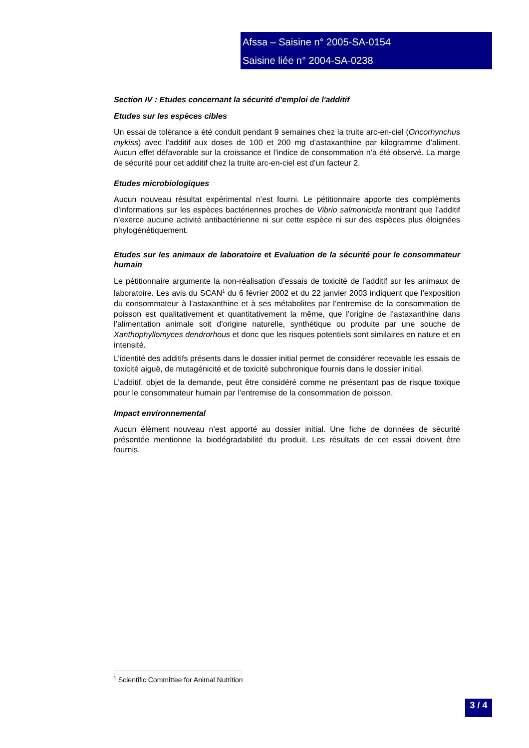Afssa – Saisine n° 2005-SA-0154
Saisine liée n° 2004-SA-0238
Section IV : Etudes concernant la sécurité d'emploi de l'additif
Etudes sur les espèces cibles
Un essai de tolérance a été conduit pendant 9 semaines chez la truite arc-en-ciel (Oncorhynchus mykiss) avec l’additif aux doses de 100 et 200 mg d’astaxanthine par kilogramme d’aliment. Aucun effet défavorable sur la croissance et l’indice de consommation n’a été observé. La marge de sécurité pour cet additif chez la truite arc-en-ciel est d’un facteur 2.
Etudes microbiologiques
Aucun nouveau résultat expérimental n’est fourni. Le pétitionnaire apporte des compléments d’informations sur les espèces bactériennes proches de Vibrio salmonicida montrant que l’additif n’exerce aucune activité antibactérienne ni sur cette espèce ni sur des espèces plus éloignées phylogénétiquement.
Etudes sur les animaux de laboratoire et Evaluation de la sécurité pour le consommateur humain
Le pétitionnaire argumente la non-réalisation d’essais de toxicité de l’additif sur les animaux de laboratoire. Les avis du SCAN<sup>1</sup> du 6 février 2002 et du 22 janvier 2003 indiquent que l’exposition du consommateur à l’astaxanthine et à ses métabolites par l’entremise de la consommation de poisson est qualitativement et quantitativement la même, que l’origine de l’astaxanthine dans l’alimentation animale soit d’origine naturelle, synthétique ou produite par une souche de Xanthophyllomyces dendrorhous et donc que les risques potentiels sont similaires en nature et en intensité.
L’identité des additifs présents dans le dossier initial permet de considérer recevable les essais de toxicité aiguë, de mutagénicité et de toxicité subchronique fournis dans le dossier initial.
L’additif, objet de la demande, peut être considéré comme ne présentant pas de risque toxique pour le consommateur humain par l’entremise de la consommation de poisson.
Impact environnemental
Aucun élément nouveau n’est apporté au dossier initial. Une fiche de données de sécurité présentée mentionne la biodégradabilité du produit. Les résultats de cet essai doivent être fournis.
<sup>1</sup> Scientific Committee for Animal Nutrition
3 / 4